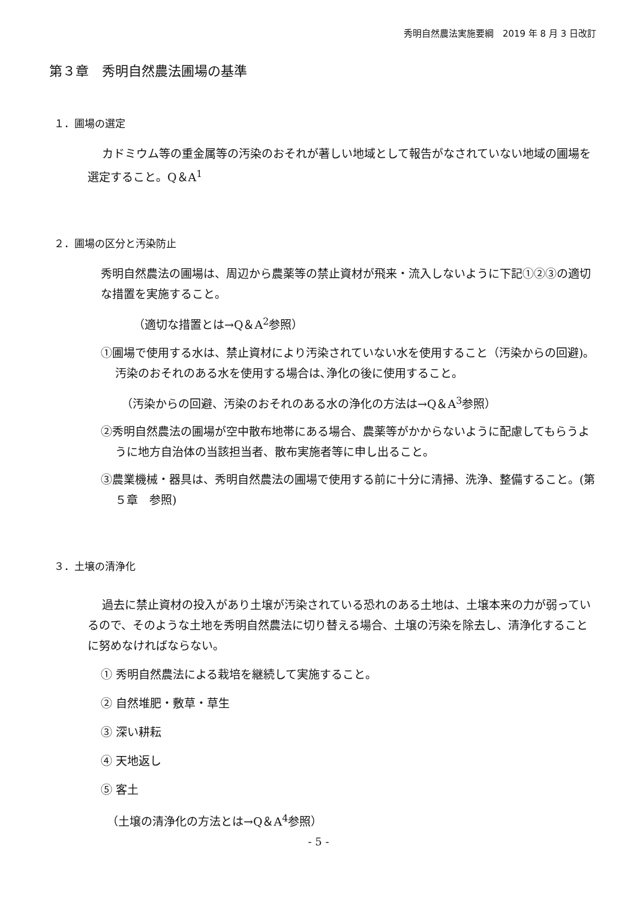秀明自然農法実施要綱　2019 年 8 月 3 日改訂
第３章　秀明自然農法圃場の基準
１．圃場の選定
カドミウム等の重金属等の汚染のおそれが著しい地域として報告がなされていない地域の圃場を選定すること。Q＆A<sup>1</sup>
２．圃場の区分と汚染防止
秀明自然農法の圃場は、周辺から農薬等の禁止資材が飛来・流入しないように下記①②③の適切な措置を実施すること。
（適切な措置とは→Q＆A<sup>2</sup>参照）
①圃場で使用する水は、禁止資材により汚染されていない水を使用すること（汚染からの回避)。汚染のおそれのある水を使用する場合は､浄化の後に使用すること。
（汚染からの回避、汚染のおそれのある水の浄化の方法は→Q＆A<sup>3</sup>参照）
②秀明自然農法の圃場が空中散布地帯にある場合、農薬等がかからないように配慮してもらうように地方自治体の当該担当者、散布実施者等に申し出ること。
③農業機械・器具は、秀明自然農法の圃場で使用する前に十分に清掃、洗浄、整備すること。(第５章　参照)
３．土壌の清浄化
過去に禁止資材の投入があり土壌が汚染されている恐れのある土地は、土壌本来の力が弱っているので、そのような土地を秀明自然農法に切り替える場合、土壌の汚染を除去し、清浄化することに努めなければならない。
① 秀明自然農法による栽培を継続して実施すること。
② 自然堆肥・敷草・草生
③ 深い耕耘
④ 天地返し
⑤ 客土
（土壌の清浄化の方法とは→Q＆A<sup>4</sup>参照）
- 5 -